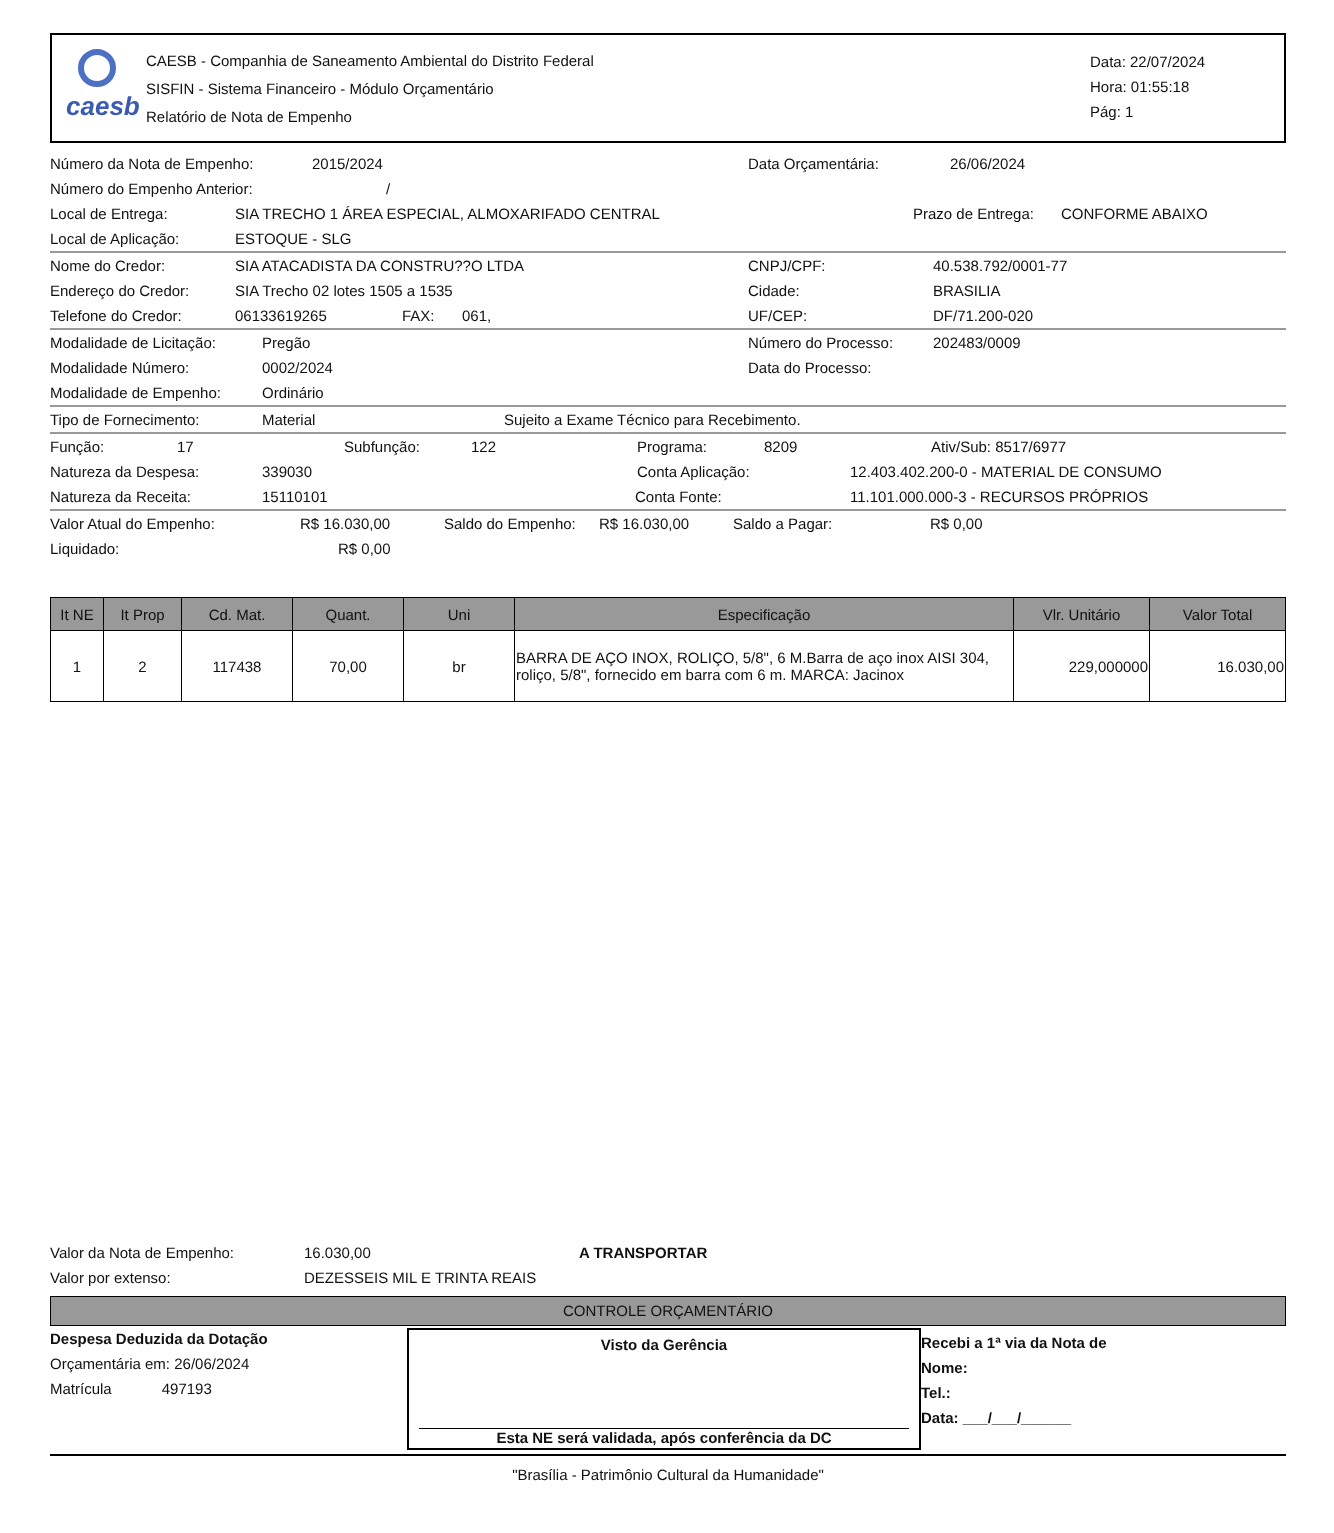caesb
CAESB - Companhia de Saneamento Ambiental do Distrito Federal
SISFIN - Sistema Financeiro - Módulo Orçamentário
Relatório de Nota de Empenho
Data: 22/07/2024
Hora: 01:55:18
Pág: 1
Número da Nota de Empenho: 2015/2024 Data Orçamentária: 26/06/2024
Número do Empenho Anterior: /
Local de Entrega: SIA TRECHO 1 ÁREA ESPECIAL, ALMOXARIFADO CENTRAL Prazo de Entrega: CONFORME ABAIXO
Local de Aplicação: ESTOQUE - SLG
Nome do Credor: SIA ATACADISTA DA CONSTRU??O LTDA CNPJ/CPF: 40.538.792/0001-77
Endereço do Credor: SIA Trecho 02 lotes 1505 a 1535 Cidade: BRASILIA
Telefone do Credor: 06133619265 FAX: 061, UF/CEP: DF/71.200-020
Modalidade de Licitação: Pregão Número do Processo: 202483/0009
Modalidade Número: 0002/2024 Data do Processo:
Modalidade de Empenho: Ordinário
Tipo de Fornecimento: Material Sujeito a Exame Técnico para Recebimento.
Função: 17 Subfunção: 122 Programa: 8209 Ativ/Sub: 8517/6977
Natureza da Despesa: 339030 Conta Aplicação: 12.403.402.200-0 - MATERIAL DE CONSUMO
Natureza da Receita: 15110101 Conta Fonte: 11.101.000.000-3 - RECURSOS PRÓPRIOS
Valor Atual do Empenho: R$ 16.030,00 Saldo do Empenho: R$ 16.030,00 Saldo a Pagar: R$ 0,00
Liquidado: R$ 0,00
| It NE | It Prop | Cd. Mat. | Quant. | Uni | Especificação | Vlr. Unitário | Valor Total |
| --- | --- | --- | --- | --- | --- | --- | --- |
| 1 | 2 | 117438 | 70,00 | br | BARRA DE AÇO INOX, ROLIÇO, 5/8", 6 M.Barra de aço inox AISI 304, roliço, 5/8", fornecido em barra com 6 m. MARCA: Jacinox | 229,000000 | 16.030,00 |
Valor da Nota de Empenho: 16.030,00 A TRANSPORTAR
Valor por extenso: DEZESSEIS MIL E TRINTA REAIS
CONTROLE ORÇAMENTÁRIO
Despesa Deduzida da Dotação
Orçamentária em: 26/06/2024
Matrícula 497193
Visto da Gerência
Esta NE será validada, após conferência da DC
Recebi a 1ª via da Nota de
Nome:
Tel.:
Data: ___/___/______
"Brasília - Patrimônio Cultural da Humanidade"